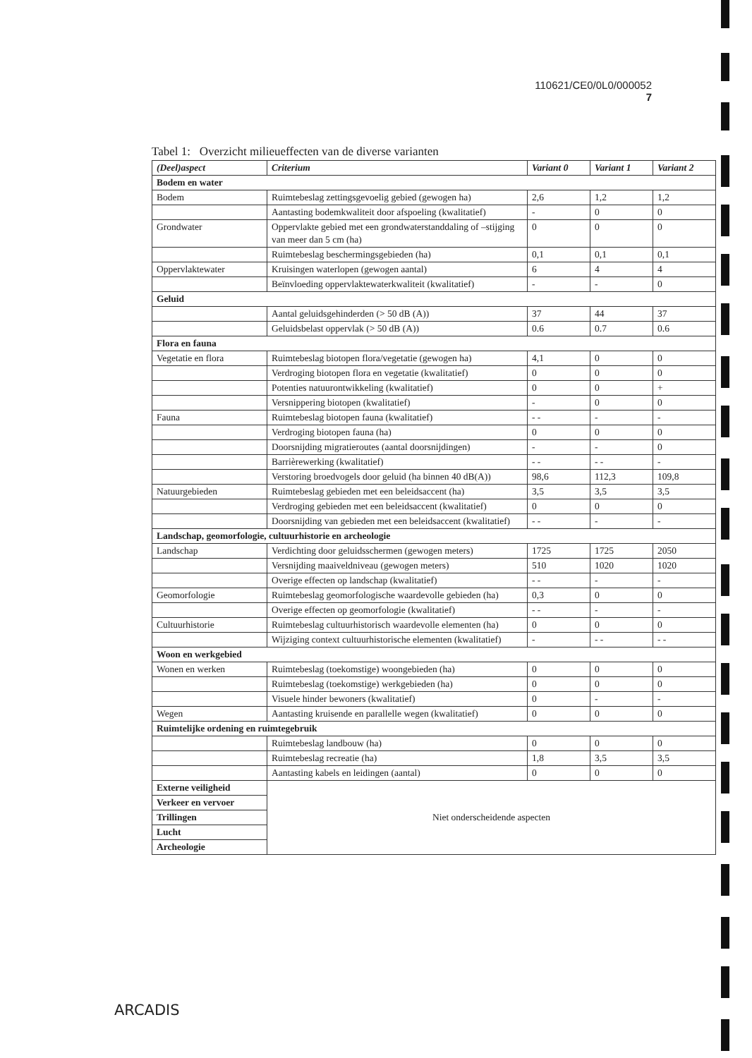110621/CE0/0L0/000052
7
Tabel 1: Overzicht milieueffecten van de diverse varianten
| (Deel)aspect | Criterium | Variant 0 | Variant 1 | Variant 2 |
| --- | --- | --- | --- | --- |
| Bodem en water | | | | |
| Bodem | Ruimtebeslag zettingsgevoelig gebied (gewogen ha) | 2,6 | 1,2 | 1,2 |
| | Aantasting bodemkwaliteit door afspoeling (kwalitatief) | - | 0 | 0 |
| Grondwater | Oppervlakte gebied met een grondwaterstanddaling of –stijging van meer dan 5 cm (ha) | 0 | 0 | 0 |
| | Ruimtebeslag beschermingsgebieden (ha) | 0,1 | 0,1 | 0,1 |
| Oppervlaktewater | Kruisingen waterlopen (gewogen aantal) | 6 | 4 | 4 |
| | Beïnvloeding oppervlaktewaterkwaliteit (kwalitatief) | - | - | 0 |
| Geluid | | | | |
| | Aantal geluidsgehinderden (> 50 dB (A)) | 37 | 44 | 37 |
| | Geluidsbelast oppervlak (> 50 dB (A)) | 0.6 | 0.7 | 0.6 |
| Flora en fauna | | | | |
| Vegetatie en flora | Ruimtebeslag biotopen flora/vegetatie (gewogen ha) | 4,1 | 0 | 0 |
| | Verdroging biotopen flora en vegetatie (kwalitatief) | 0 | 0 | 0 |
| | Potenties natuurontwikkeling (kwalitatief) | 0 | 0 | + |
| | Versnippering biotopen (kwalitatief) | - | 0 | 0 |
| Fauna | Ruimtebeslag biotopen fauna (kwalitatief) | - - | - | - |
| | Verdroging biotopen fauna (ha) | 0 | 0 | 0 |
| | Doorsnijding migratieroutes (aantal doorsnijdingen) | - | - | 0 |
| | Barrièrewerking (kwalitatief) | - - | - - | - |
| | Verstoring broedvogels door geluid (ha binnen 40 dB(A)) | 98,6 | 112,3 | 109,8 |
| Natuurgebieden | Ruimtebeslag gebieden met een beleidsaccent (ha) | 3,5 | 3,5 | 3,5 |
| | Verdroging gebieden met een beleidsaccent (kwalitatief) | 0 | 0 | 0 |
| | Doorsnijding van gebieden met een beleidsaccent (kwalitatief) | - - | - | - |
| Landschap, geomorfologie, cultuurhistorie en archeologie | | | | |
| Landschap | Verdichting door geluidsschermen (gewogen meters) | 1725 | 1725 | 2050 |
| | Versnijding maaiveldniveau (gewogen meters) | 510 | 1020 | 1020 |
| | Overige effecten op landschap (kwalitatief) | - - | - | - |
| Geomorfologie | Ruimtebeslag geomorfologische waardevolle gebieden (ha) | 0,3 | 0 | 0 |
| | Overige effecten op geomorfologie (kwalitatief) | - - | - | - |
| Cultuurhistorie | Ruimtebeslag cultuurhistorisch waardevolle elementen (ha) | 0 | 0 | 0 |
| | Wijziging context cultuurhistorische elementen (kwalitatief) | - | - - | - - |
| Woon en werkgebied | | | | |
| Wonen en werken | Ruimtebeslag (toekomstige) woongebieden (ha) | 0 | 0 | 0 |
| | Ruimtebeslag (toekomstige) werkgebieden (ha) | 0 | 0 | 0 |
| | Visuele hinder bewoners (kwalitatief) | 0 | - | - |
| Wegen | Aantasting kruisende en parallelle wegen (kwalitatief) | 0 | 0 | 0 |
| Ruimtelijke ordening en ruimtegebruik | | | | |
| | Ruimtebeslag landbouw (ha) | 0 | 0 | 0 |
| | Ruimtebeslag recreatie (ha) | 1,8 | 3,5 | 3,5 |
| | Aantasting kabels en leidingen (aantal) | 0 | 0 | 0 |
| Externe veiligheid | Niet onderscheidende aspecten | | | |
| Verkeer en vervoer | | | | |
| Trillingen | | | | |
| Lucht | | | | |
| Archeologie | | | | |
ARCADIS